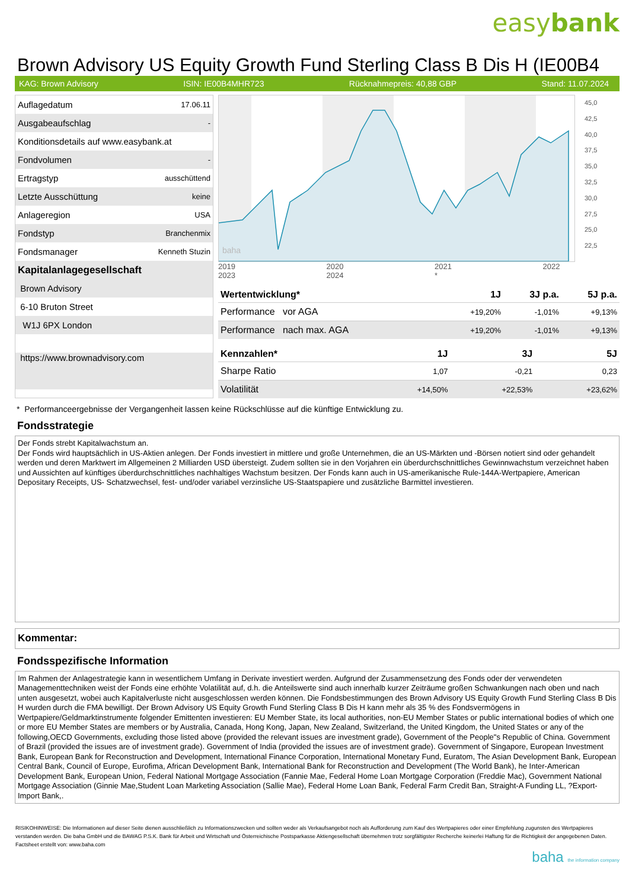easybank
Brown Advisory US Equity Growth Fund Sterling Class B Dis H (IE00B4
KAG: Brown Advisory ISIN: IE00B4MHR723 Rücknahmepreis: 40,88 GBP Stand: 11.07.2024
| Auflagedatum | 17.06.11 |
| Ausgabeaufschlag | - |
| Konditionsdetails auf www.easybank.at | |
| Fondvolumen | - |
| Ertragstyp | ausschüttend |
| Letzte Ausschüttung | keine |
| Anlageregion | USA |
| Fondstyp | Branchenmix |
| Fondsmanager | Kenneth Stuzin |
| Kapitalanlagegesellschaft | |
| Brown Advisory | |
| 6-10 Bruton Street | |
| W1J 6PX London | |
| https://www.brownadvisory.com | |
baha
45,0
42,5
40,0
37,5
35,0
32,5
30,0
27,5
25,0
22,5
2019 2020 2021 2022 2023 2024 *
| Wertentwicklung* | 1J | 3J p.a. | 5J p.a. |
| --- | --- | --- | --- |
| Performance vor AGA | +19,20% | -1,01% | +9,13% |
| Performance nach max. AGA | +19,20% | -1,01% | +9,13% |
| Kennzahlen* | 1J | 3J | 5J |
| --- | --- | --- | --- |
| Sharpe Ratio | 1,07 | -0,21 | 0,23 |
| Volatilität | +14,50% | +22,53% | +23,62% |
* Performanceergebnisse der Vergangenheit lassen keine Rückschlüsse auf die künftige Entwicklung zu.
Fondsstrategie
Der Fonds strebt Kapitalwachstum an.
Der Fonds wird hauptsächlich in US-Aktien anlegen. Der Fonds investiert in mittlere und große Unternehmen, die an US-Märkten und -Börsen notiert sind oder gehandelt werden und deren Marktwert im Allgemeinen 2 Milliarden USD übersteigt. Zudem sollten sie in den Vorjahren ein überdurchschnittliches Gewinnwachstum verzeichnet haben und Aussichten auf künftiges überdurchschnittliches nachhaltiges Wachstum besitzen. Der Fonds kann auch in US-amerikanische Rule-144A-Wertpapiere, American Depositary Receipts, US- Schatzwechsel, fest- und/oder variabel verzinsliche US-Staatspapiere und zusätzliche Barmittel investieren.
Kommentar:
Fondsspezifische Information
Im Rahmen der Anlagestrategie kann in wesentlichem Umfang in Derivate investiert werden. Aufgrund der Zusammensetzung des Fonds oder der verwendeten Managementtechniken weist der Fonds eine erhöhte Volatilität auf, d.h. die Anteilswerte sind auch innerhalb kurzer Zeiträume großen Schwankungen nach oben und nach unten ausgesetzt, wobei auch Kapitalverluste nicht ausgeschlossen werden können. Die Fondsbestimmungen des Brown Advisory US Equity Growth Fund Sterling Class B Dis H wurden durch die FMA bewilligt. Der Brown Advisory US Equity Growth Fund Sterling Class B Dis H kann mehr als 35 % des Fondsvermögens in Wertpapiere/Geldmarktinstrumente folgender Emittenten investieren: EU Member State, its local authorities, non-EU Member States or public international bodies of which one or more EU Member States are members or by Australia, Canada, Hong Kong, Japan, New Zealand, Switzerland, the United Kingdom, the United States or any of the following,OECD Governments, excluding those listed above (provided the relevant issues are investment grade), Government of the People"s Republic of China. Government of Brazil (provided the issues are of investment grade). Government of India (provided the issues are of investment grade). Government of Singapore, European Investment Bank, European Bank for Reconstruction and Development, International Finance Corporation, International Monetary Fund, Euratom, The Asian Development Bank, European Central Bank, Council of Europe, Eurofima, African Development Bank, International Bank for Reconstruction and Development (The World Bank), he Inter-American Development Bank, European Union, Federal National Mortgage Association (Fannie Mae, Federal Home Loan Mortgage Corporation (Freddie Mac), Government National Mortgage Association (Ginnie Mae,Student Loan Marketing Association (Sallie Mae), Federal Home Loan Bank, Federal Farm Credit Ban, Straight-A Funding LL, ?Export-Import Bank,.
RISIKOHINWEISE: Die Informationen auf dieser Seite dienen ausschließlich zu Informationszwecken und sollten weder als Verkaufsangebot noch als Aufforderung zum Kauf des Wertpapieres oder einer Empfehlung zugunsten des Wertpapieres verstanden werden. Die baha GmbH und die BAWAG P.S.K. Bank für Arbeit und Wirtschaft und Österreichische Postsparkasse Aktiengesellschaft übernehmen trotz sorgfältigster Recherche keinerlei Haftung für die Richtigkeit der angegebenen Daten.
Factsheet erstellt von: www.baha.com
baha the information company